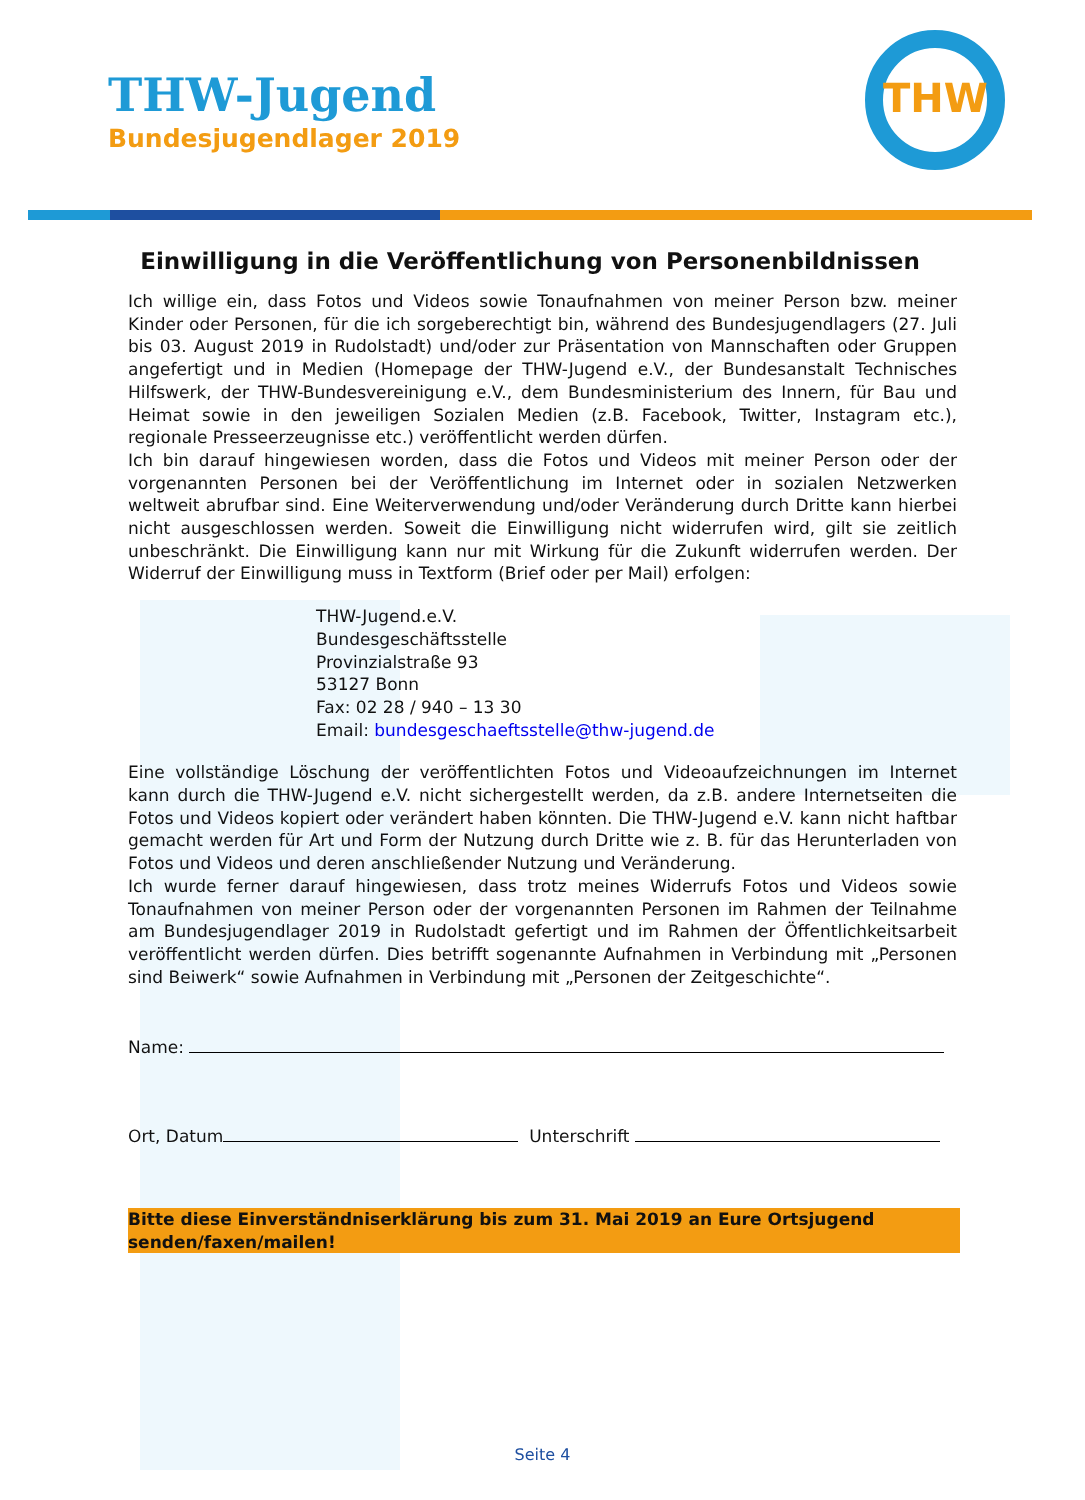THW-Jugend
Bundesjugendlager 2019
THW
Einwilligung in die Veröffentlichung von Personenbildnissen
Ich willige ein, dass Fotos und Videos sowie Tonaufnahmen von meiner Person bzw. meiner Kinder oder Personen, für die ich sorgeberechtigt bin, während des Bundesjugendlagers (27. Juli bis 03. August 2019 in Rudolstadt) und/oder zur Präsentation von Mannschaften oder Gruppen angefertigt und in Medien (Homepage der THW-Jugend e.V., der Bundesanstalt Technisches Hilfswerk, der THW-Bundesvereinigung e.V., dem Bundesministerium des Innern, für Bau und Heimat sowie in den jeweiligen Sozialen Medien (z.B. Facebook, Twitter, Instagram etc.), regionale Presseerzeugnisse etc.) veröffentlicht werden dürfen.
Ich bin darauf hingewiesen worden, dass die Fotos und Videos mit meiner Person oder der vorgenannten Personen bei der Veröffentlichung im Internet oder in sozialen Netzwerken weltweit abrufbar sind. Eine Weiterverwendung und/oder Veränderung durch Dritte kann hierbei nicht ausgeschlossen werden. Soweit die Einwilligung nicht widerrufen wird, gilt sie zeitlich unbeschränkt. Die Einwilligung kann nur mit Wirkung für die Zukunft widerrufen werden. Der Widerruf der Einwilligung muss in Textform (Brief oder per Mail) erfolgen:
THW-Jugend.e.V.
Bundesgeschäftsstelle
Provinzialstraße 93
53127 Bonn
Fax: 02 28 / 940 – 13 30
Email: bundesgeschaeftsstelle@thw-jugend.de
Eine vollständige Löschung der veröffentlichten Fotos und Videoaufzeichnungen im Internet kann durch die THW-Jugend e.V. nicht sichergestellt werden, da z.B. andere Internetseiten die Fotos und Videos kopiert oder verändert haben könnten. Die THW-Jugend e.V. kann nicht haftbar gemacht werden für Art und Form der Nutzung durch Dritte wie z. B. für das Herunterladen von Fotos und Videos und deren anschließender Nutzung und Veränderung.
Ich wurde ferner darauf hingewiesen, dass trotz meines Widerrufs Fotos und Videos sowie Tonaufnahmen von meiner Person oder der vorgenannten Personen im Rahmen der Teilnahme am Bundesjugendlager 2019 in Rudolstadt gefertigt und im Rahmen der Öffentlichkeitsarbeit veröffentlicht werden dürfen. Dies betrifft sogenannte Aufnahmen in Verbindung mit „Personen sind Beiwerk“ sowie Aufnahmen in Verbindung mit „Personen der Zeitgeschichte“.
Name:
Ort, Datum Unterschrift
Bitte diese Einverständniserklärung bis zum 31. Mai 2019 an Eure Ortsjugend senden/faxen/mailen!
Seite 4